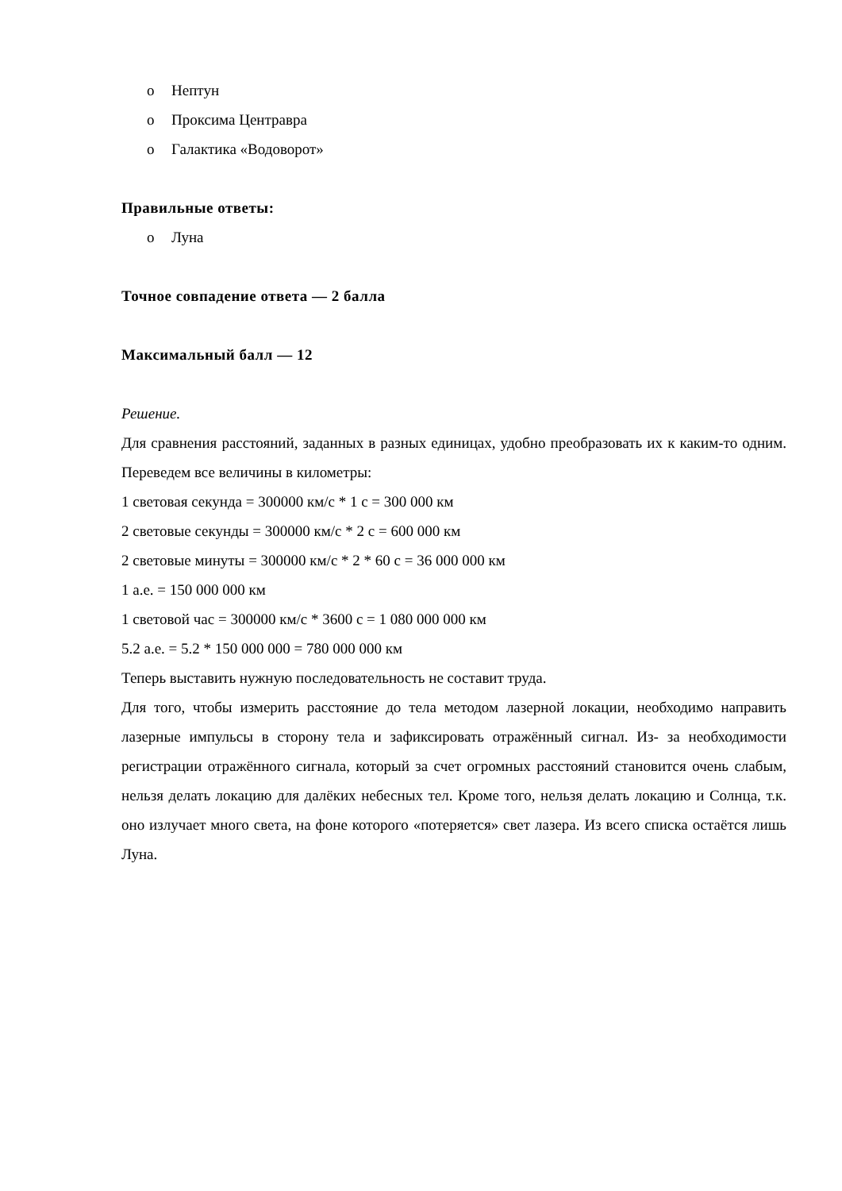o Нептун
o Проксима Центравра
o Галактика «Водоворот»
Правильные ответы:
o Луна
Точное совпадение ответа — 2 балла
Максимальный балл — 12
Решение.
Для сравнения расстояний, заданных в разных единицах, удобно преобразовать их к каким-то одним. Переведем все величины в километры:
1 световая секунда = 300000 км/с * 1 с = 300 000 км
2 световые секунды = 300000 км/с * 2 с = 600 000 км
2 световые минуты = 300000 км/с * 2 * 60 с = 36 000 000 км
1 а.е. = 150 000 000 км
1 световой час = 300000 км/с * 3600 с = 1 080 000 000 км
5.2 а.е. = 5.2 * 150 000 000 = 780 000 000 км
Теперь выставить нужную последовательность не составит труда.
Для того, чтобы измерить расстояние до тела методом лазерной локации, необходимо направить лазерные импульсы в сторону тела и зафиксировать отражённый сигнал. Из- за необходимости регистрации отражённого сигнала, который за счет огромных расстояний становится очень слабым, нельзя делать локацию для далёких небесных тел. Кроме того, нельзя делать локацию и Солнца, т.к. оно излучает много света, на фоне которого «потеряется» свет лазера. Из всего списка остаётся лишь Луна.